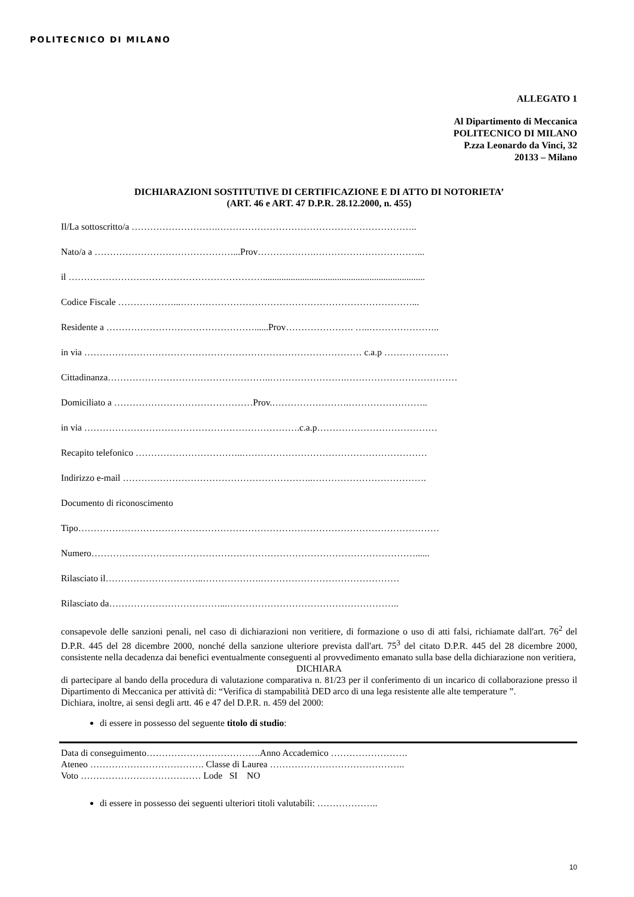POLITECNICO DI MILANO
ALLEGATO 1
Al Dipartimento di Meccanica
POLITECNICO DI MILANO
P.zza Leonardo da Vinci, 32
20133 – Milano
DICHIARAZIONI SOSTITUTIVE DI CERTIFICAZIONE E DI ATTO DI NOTORIETA’
(ART. 46 e ART. 47 D.P.R. 28.12.2000, n. 455)
Il/La sottoscritto/a ……………………….………………………………………………………..
Nato/a a ………………………………………...Prov……………….……………………………...
il ………………………………………………………......................................................................
Codice Fiscale ………………...…………………………………………………………………...
Residente a …………………………………………......Prov…………………. …..…………………..
in via ……………………………………………………………………………… c.a.p …………………
Cittadinanza……………………………………………..…………………….………………………………
Domiciliato a ………………………………………Prov.…………………….……………………..
in via …………………………………………………………….c.a.p…………………………………
Recapito telefonico ……………………………..……………………………………………………
Indirizzo e-mail ……………………………………………………..……………………………….
Documento di riconoscimento
Tipo………………………………………………………………………………………………………
Numero……………………………………………………………………………………………......
Rilasciato il…………………………..……………….………………………………………
Rilasciato da………………………………...………………………………………………..
consapevole delle sanzioni penali, nel caso di dichiarazioni non veritiere, di formazione o uso di atti falsi, richiamate dall'art. 76<sup>2</sup> del D.P.R. 445 del 28 dicembre 2000, nonché della sanzione ulteriore prevista dall'art. 75<sup>3</sup> del citato D.P.R. 445 del 28 dicembre 2000, consistente nella decadenza dai benefici eventualmente conseguenti al provvedimento emanato sulla base della dichiarazione non veritiera,
DICHIARA
di partecipare al bando della procedura di valutazione comparativa n. 81/23 per il conferimento di un incarico di collaborazione presso il Dipartimento di Meccanica per attività di: “Verifica di stampabilità DED arco di una lega resistente alle alte temperature ”.
Dichiara, inoltre, ai sensi degli artt. 46 e 47 del D.P.R. n. 459 del 2000:
di essere in possesso del seguente titolo di studio:
Data di conseguimento……………………………….Anno Accademico …………………….
Ateneo ………………………………. Classe di Laurea ……………………………………..
Voto ………………………………… Lode SI NO
di essere in possesso dei seguenti ulteriori titoli valutabili: ………………..
10